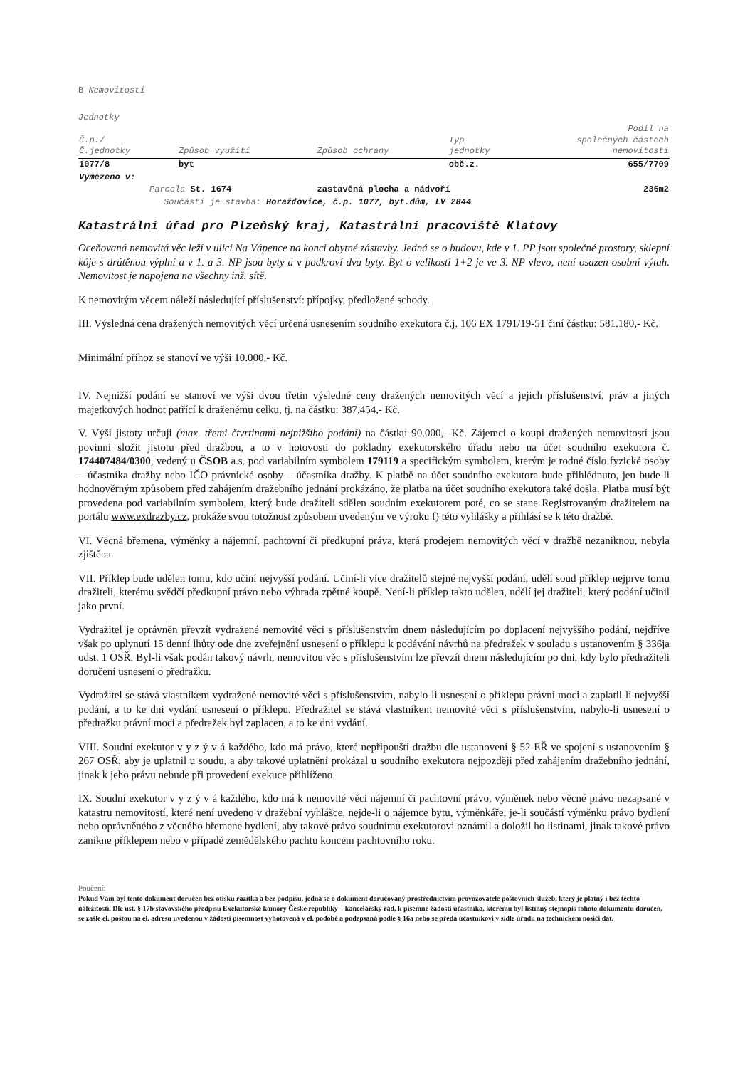B Nemovitosti
Jednotky
| Č.p./ Č.jednotky | Způsob využití | Způsob ochrany | Typ jednotky | Podíl na společných částech nemovitosti |
| --- | --- | --- | --- | --- |
| 1077/8 | byt | | obč.z. | 655/7709 |
| Vymezeno v: | | | | |
| Parcela St. 1674 | | zastavěná plocha a nádvoří | | 236m2 |
| Součástí je stavba: Horažďovice, č.p. 1077, byt.dům, LV 2844 | | | | |
Katastrální úřad pro Plzeňský kraj, Katastrální pracoviště Klatovy
Oceňovaná nemovitá věc leží v ulici Na Vápence na konci obytné zástavby. Jedná se o budovu, kde v 1. PP jsou společné prostory, sklepní kóje s drátěnou výplní a v 1. a 3. NP jsou byty a v podkroví dva byty. Byt o velikosti 1+2 je ve 3. NP vlevo, není osazen osobní výtah. Nemovitost je napojena na všechny inž. sítě.
K nemovitým věcem náleží následující příslušenství: přípojky, předložené schody.
III. Výsledná cena dražených nemovitých věcí určená usnesením soudního exekutora č.j. 106 EX 1791/19-51 činí částku: 581.180,- Kč.
Minimální příhoz se stanoví ve výši 10.000,- Kč.
IV. Nejnižší podání se stanoví ve výši dvou třetin výsledné ceny dražených nemovitých věcí a jejich příslušenství, práv a jiných majetkových hodnot patřící k draženému celku, tj. na částku: 387.454,- Kč.
V. Výši jistoty určuji (max. třemi čtvrtinami nejnižšího podání) na částku 90.000,- Kč. Zájemci o koupi dražených nemovitostí jsou povinni složit jistotu před dražbou, a to v hotovosti do pokladny exekutorského úřadu nebo na účet soudního exekutora č. 174407484/0300, vedený u ČSOB a.s. pod variabilním symbolem 179119 a specifickým symbolem, kterým je rodné číslo fyzické osoby – účastníka dražby nebo IČO právnické osoby – účastníka dražby. K platbě na účet soudního exekutora bude přihlédnuto, jen bude-li hodnověrným způsobem před zahájením dražebního jednání prokázáno, že platba na účet soudního exekutora také došla. Platba musí být provedena pod variabilním symbolem, který bude dražiteli sdělen soudním exekutorem poté, co se stane Registrovaným dražitelem na portálu www.exdrazby.cz, prokáže svou totožnost způsobem uvedeným ve výroku f) této vyhlášky a přihlásí se k této dražbě.
VI. Věcná břemena, výměnky a nájemní, pachtovní či předkupní práva, která prodejem nemovitých věcí v dražbě nezaniknou, nebyla zjištěna.
VII. Příklep bude udělen tomu, kdo učiní nejvyšší podání. Učiní-li více dražitelů stejné nejvyšší podání, udělí soud příklep nejprve tomu dražiteli, kterému svědčí předkupní právo nebo výhrada zpětné koupě. Není-li příklep takto udělen, udělí jej dražiteli, který podání učinil jako první.
Vydražitel je oprávněn převzít vydražené nemovité věci s příslušenstvím dnem následujícím po doplacení nejvyššího podání, nejdříve však po uplynutí 15 denní lhůty ode dne zveřejnění usnesení o příklepu k podávání návrhů na předražek v souladu s ustanovením § 336ja odst. 1 OSŘ. Byl-li však podán takový návrh, nemovitou věc s příslušenstvím lze převzít dnem následujícím po dni, kdy bylo předražiteli doručení usnesení o předražku.
Vydražitel se stává vlastníkem vydražené nemovité věci s příslušenstvím, nabylo-li usnesení o příklepu právní moci a zaplatil-li nejvyšší podání, a to ke dni vydání usnesení o příklepu. Předražitel se stává vlastníkem nemovité věci s příslušenstvím, nabylo-li usnesení o předražku právní moci a předražek byl zaplacen, a to ke dni vydání.
VIII. Soudní exekutor v y z ý v á každého, kdo má právo, které nepřipouští dražbu dle ustanovení § 52 EŘ ve spojení s ustanovením § 267 OSŘ, aby je uplatnil u soudu, a aby takové uplatnění prokázal u soudního exekutora nejpozději před zahájením dražebního jednání, jinak k jeho právu nebude při provedení exekuce přihlíženo.
IX. Soudní exekutor v y z ý v á každého, kdo má k nemovité věci nájemní či pachtovní právo, výměnek nebo věcné právo nezapsané v katastru nemovitostí, které není uvedeno v dražební vyhlášce, nejde-li o nájemce bytu, výměnkáře, je-li součástí výměnku právo bydlení nebo oprávněného z věcného břemene bydlení, aby takové právo soudnímu exekutorovi oznámil a doložil ho listinami, jinak takové právo zanikne příklepem nebo v případě zemědělského pachtu koncem pachtovního roku.
Poučení:
Pokud Vám byl tento dokument doručen bez otisku razítka a bez podpisu, jedná se o dokument doručovaný prostřednictvím provozovatele poštovních služeb, který je platný i bez těchto náležitostí. Dle ust. § 17b stavovského předpisu Exekutorské komory České republiky – kancelářský řád, k písemné žádosti účastníka, kterému byl listinný stejnopis tohoto dokumentu doručen, se zašle el. poštou na el. adresu uvedenou v žádosti písemnost vyhotovená v el. podobě a podepsaná podle § 16a nebo se předá účastníkovi v sídle úřadu na technickém nosiči dat.